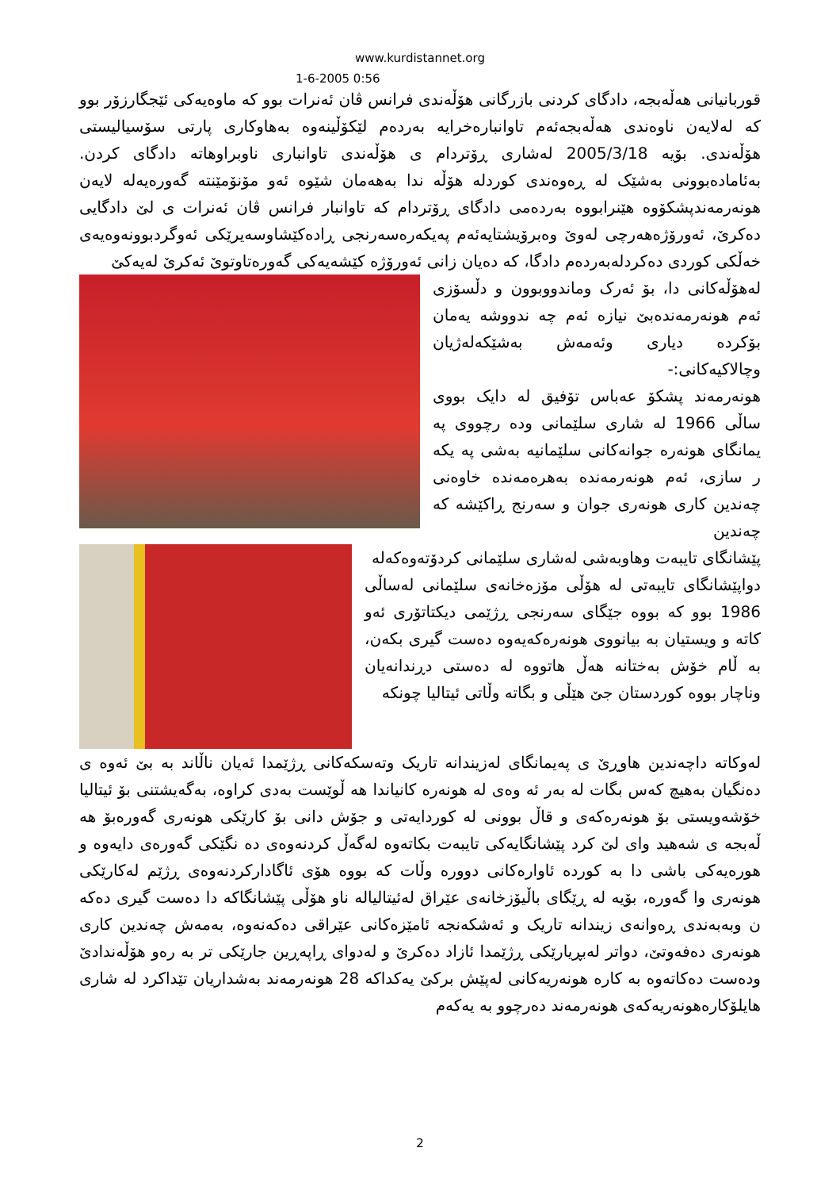www.kurdistannet.org
1-6-2005 0:56
قوربانیانی هەڵەبجە، دادگای کردنی بازرگانی هۆڵەندی فرانس ڤان ئەنرات بوو کە ماوەیەکی ئێجگارزۆر بوو کە لەلایەن ناوەندی هەڵەبجەئەم تاوانبارەخرایە بەردەم لێکۆڵینەوە بەهاوکاری پارتی سۆسیالیستی هۆڵەندی. بۆیە 2005/3/18 لەشاری ڕۆتردام ی هۆڵەندی تاوانباری ناوبراوهاتە دادگای کردن. بەئامادەبوونی بەشێک لە ڕەوەندی کوردلە هۆڵە ندا بەهەمان شێوە ئەو مۆنۆمێنتە گەورەیەلە لایەن هونەرمەندپشکۆوە هێنرابووە بەردەمی دادگای ڕۆتردام کە تاوانبار فرانس ڤان ئەنرات ی لێ دادگایی دەکرێ، ئەورۆژەهەرچی لەوێ وەبرۆیشتایەئەم پەیکەرەسەرنجی ڕادەکێشاوسەیرێکی ئەوگردبوونەوەیەی خەڵکی کوردی دەکردلەبەردەم دادگا، کە دەیان زانی ئەورۆژە کێشەیەکی گەورەتاوتوێ ئەکرێ لەیەکێ
لەهۆڵەکانی دا، بۆ ئەرک وماندووبوون و دڵسۆزی ئەم هونەرمەندەبێ نیازە ئەم چە ندووشە یەمان بۆکردە دیاری وئەمەش بەشێکەلەژیان وچالاکیەکانی:-
هونەرمەند پشکۆ عەباس تۆفیق لە دایک بووی ساڵی 1966 لە شاری سلێمانی ودە رچووی پە یمانگای هونەرە جوانەکانی سلێمانیە بەشی پە یکە ر سازی، ئەم هونەرمەندە بەهرەمەندە خاوەنی چەندین کاری هونەری جوان و سەرنج ڕاکێشە کە چەندین
پێشانگای تایبەت وهاوبەشی لەشاری سلێمانی کردۆتەوەکەلە
دواپێشانگای تایبەتی لە هۆڵی مۆزەخانەی سلێمانی لەساڵی 1986 بوو کە بووە جێگای سەرنجی ڕژێمی دیکتاتۆری ئەو کاتە و ویستیان بە بیانووی هونەرەکەیەوە دەست گیری بکەن، بە ڵام خۆش بەختانە هەڵ هاتووە لە دەستی دڕندانەیان وناچار بووە کوردستان جێ هێڵی و بگاتە وڵاتی ئیتالیا چونکە
لەوکاتە داچەندین هاوڕێ ی پەیمانگای لەزیندانە تاریک وتەسکەکانی ڕژێمدا ئەیان ناڵاند بە بێ ئەوە ی دەنگیان بەهیچ کەس بگات لە بەر ئە وەی لە هونەرە کانیاندا هە ڵوێست بەدی کراوە، بەگەیشتنی بۆ ئیتالیا خۆشەویستی بۆ هونەرەکەی و قاڵ بوونی لە کوردایەتی و جۆش دانی بۆ کارێکی هونەری گەورەبۆ هە ڵەبجە ی شەهید وای لێ کرد پێشانگایەکی تایبەت بکاتەوە لەگەڵ کردنەوەی دە نگێکی گەورەی دایەوە و هورەیەکی باشی دا بە کوردە ئاوارەکانی دوورە وڵات کە بووە هۆی ئاگادارکردنەوەی ڕژێم لەکارێکی هونەری وا گەورە، بۆیە لە ڕێگای باڵیۆزخانەی عێراق لەئیتالیالە ناو هۆڵی پێشانگاکە دا دەست گیری دەکە ن وبەبەندی ڕەوانەی زیندانە تاریک و ئەشکەنجە ئامێزەکانی عێراقی دەکەنەوە، بەمەش چەندین کاری هونەری دەفەوتێ، دواتر لەبڕیارێکی ڕژێمدا ئازاد دەکرێ و لەدوای ڕاپەڕین جارێکی تر بە رەو هۆڵەندادێ ودەست دەکاتەوە بە کارە هونەریەکانی لەپێش برکێ یەکداکە 28 هونەرمەند بەشداریان تێداکرد لە شاری هایلۆکارەهونەریەکەی هونەرمەند دەرچوو بە یەکەم
2